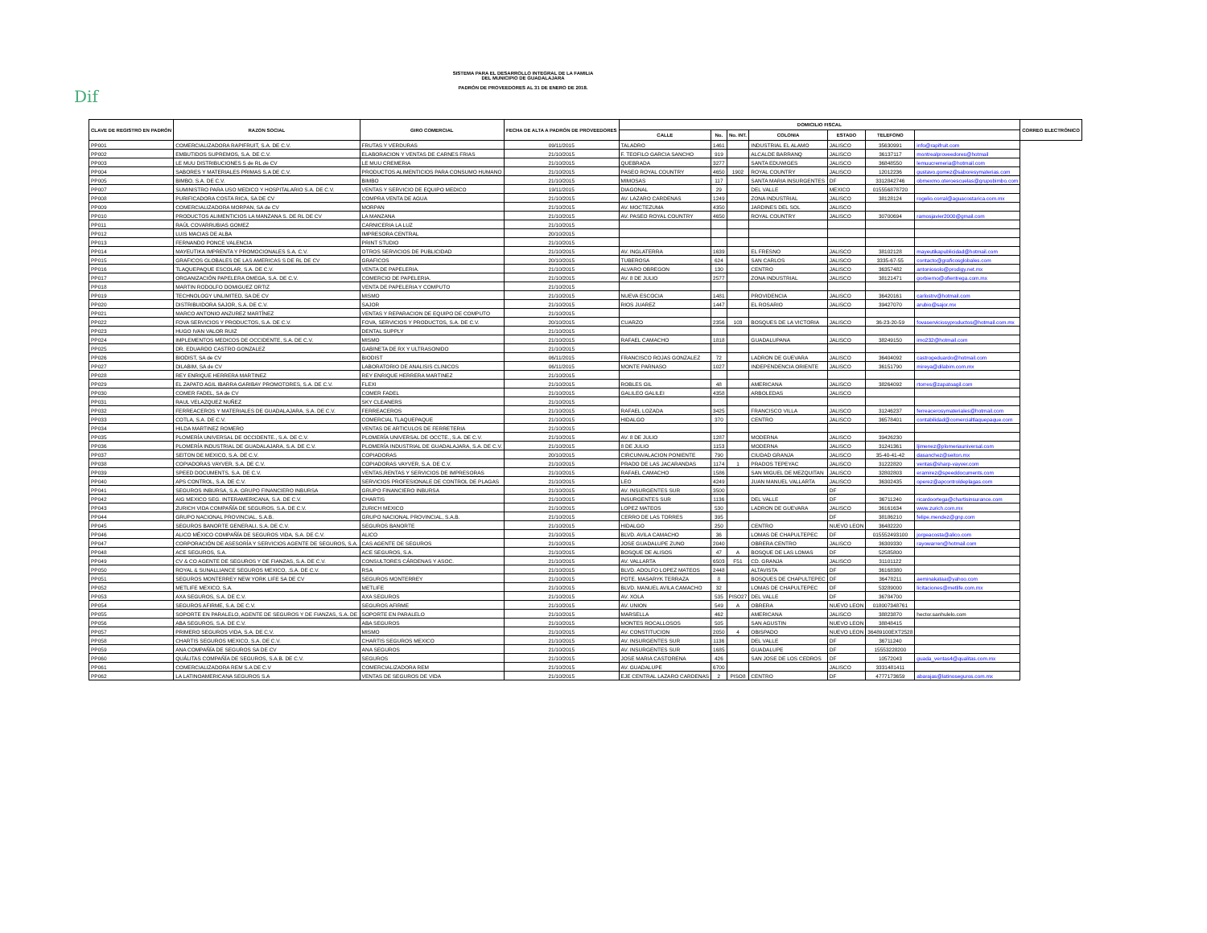Dif
SISTEMA PARA EL DESARROLLO INTEGRAL DE LA FAMILIA
DEL MUNICIPIO DE GUADALAJARA
PADRÓN DE PROVEEDORES AL 31 DE ENERO DE 2018.
| CLAVE DE REGISTRO EN PADRÓN | RAZON SOCIAL | GIRO COMERCIAL | FECHA DE ALTA A PADRÓN DE PROVEEDORES | DOMICILIO FISCAL | | | | | | | CORREO ELECTRÓNICO |
| --- | --- | --- | --- | --- | --- | --- | --- | --- | --- | --- | --- |
| | | | | CALLE | No. | No. INT. | COLONIA | ESTADO | TELEFONO | | |
| PP001 | COMERCIALIZADORA RAPIFRUIT, S.A. DE C.V. | FRUTAS Y VERDURAS | 09/11/2015 | TALADRO | 1461 | | INDUSTRIAL EL ALAMO | JALISCO | 35630991 | info@rapifruit.com | |
| PP002 | EMBUTIDOS SUPREMOS, S.A. DE C.V. | ELABORACION Y VENTAS DE CARNES FRIAS | 21/10/2015 | F. TEOFILO GARCIA SANCHO | 919 | | ALCALDE BARRANQ | JALISCO | 36137117 | montrealproveedores@hotmail | |
| PP003 | LE MUU DISTRIBUCIONES S de RL de CV | LE MUU CREMERIA | 21/10/2015 | QUEBRADA | 3277 | | SANTA EDUWIGES | JALISCO | 36848550 | lemuucremeria@hotmail.com | |
| PP004 | SABORES Y MATERIALES PRIMAS S.A DE C.V. | PRODUCTOS ALIMENTICIOS PARA CONSUMO HUMANO | 21/10/2015 | PASEO ROYAL COUNTRY | 4650 | 1902 | ROYAL COUNTRY | JALISCO | 12012236 | gustavo.gomez@saboresymaterias.com | |
| PP005 | BIMBO, S.A. DE C.V. | BIMBO | 21/10/2015 | MIMOSAS | 117 | | SANTA MARIA INSURGENTES | DF | 3312842746 | obmexmo.oteroescuelas@grupobimbo.com | |
| PP007 | SUMINISTRO PARA USO MEDICO Y HOSPITALARIO S.A. DE C.V. | VENTAS Y SERVICIO DE EQUIPO MEDICO | 19/11/2015 | DIAGONAL | 29 | | DEL VALLE | MEXICO | 015556878720 | | |
| PP008 | PURIFICADORA COSTA RICA, SA DE CV | COMPRA VENTA DE AGUA | 21/10/2015 | AV. LAZARO CARDENAS | 1249 | | ZONA INDUSTRIAL | JALISCO | 38128124 | rogelio.corral@aguacostarica.com.mx | |
| PP009 | COMERCIALIZADORA MORPAN, SA de CV | MORPAN | 21/10/2015 | AV. MOCTEZUMA | 4350 | | JARDINES DEL SOL | JALISCO | | | |
| PP010 | PRODUCTOS ALIMENTICIOS LA MANZANA S. DE RL DE CV | LA MANZANA | 21/10/2015 | AV. PASEO ROYAL COUNTRY | 4650 | | ROYAL COUNTRY | JALISCO | 30700694 | ramosjavier2000@gmail.com | |
| PP011 | RAÚL COVARRUBIAS GOMEZ | CARNICERIA LA LUZ | 21/10/2015 | | | | | | | | |
| PP012 | LUIS MACIAS DE ALBA | IMPRESORA CENTRAL | 20/10/2015 | | | | | | | | |
| PP013 | FERNANDO PONCE VALENCIA | PRINT STUDIO | 21/10/2015 | | | | | | | | |
| PP014 | MAYEUTIKA IMPRENTA Y PROMOCIONALES S.A. C.V. | OTROS SERVICIOS DE PUBLICIDAD | 21/10/2015 | AV. INGLATERRA | 1639 | | EL FRESNO | JALISCO | 38102128 | mayeutikapublicidad@hotmail.com | |
| PP015 | GRAFICOS GLOBALES DE LAS AMERICAS S DE RL DE CV | GRAFICOS | 20/10/2015 | TUBEROSA | 624 | | SAN CARLOS | JALISCO | 3335-67-55 | contacto@graficosglobales.com | |
| PP016 | TLAQUEPAQUE ESCOLAR, S.A. DE C.V. | VENTA DE PAPELERIA. | 21/10/2015 | ALVARO OBREGON | 130 | | CENTRO | JALISCO | 36357482 | antoniosolo@prodigy.net.mx | |
| PP017 | ORGANIZACIÓN PAPELERA OMEGA, S.A. DE C.V. | COMERCIO DE PAPELERIA. | 21/10/2015 | AV. 8 DE JULIO | 2577 | | ZONA INDUSTRIAL | JALISCO | 38121471 | gorbierno@ofientrega.com.mx | |
| PP018 | MARTIN RODOLFO DOMIGUEZ ORTIZ | VENTA DE PAPELERIA Y COMPUTO | 21/10/2015 | | | | | | | | |
| PP019 | TECHNOLOGY UNLIMITED, SA DE CV | MISMO | 21/10/2015 | NUEVA ESCOCIA | 1481 | | PROVIDENCIA | JALISCO | 36420161 | carlostrv@hotmail.com | |
| PP020 | DISTRIBUIDORA SAJOR, S.A. DE C.V. | SAJOR | 21/10/2015 | RIOS JUAREZ | 1447 | | EL ROSARIO | JALISCO | 39427070 | arubio@sajor.mx | |
| PP021 | MARCO ANTONIO ANZUREZ MARTÍNEZ | VENTAS Y REPARACION DE EQUIPO DE COMPUTO | 21/10/2015 | | | | | | | | |
| PP022 | FOVA SERVICIOS Y PRODUCTOS, S.A. DE C.V. | FOVA, SERVICIOS Y PRODUCTOS, S.A. DE C.V. | 20/10/2015 | CUARZO | 2356 | 103 | BOSQUES DE LA VICTORIA | JALISCO | 36-23-20-59 | fovaserviciosyproductos@hotmail.com.mx | |
| PP023 | HUGO IVAN VALOR RUIZ | DENTAL SUPPLY | 21/10/2015 | | | | | | | | |
| PP024 | IMPLEMENTOS MEDICOS DE OCCIDENTE, S.A. DE C.V. | MISMO | 21/10/2015 | RAFAEL CAMACHO | 1818 | | GUADALUPANA | JALISCO | 38249150 | imo232@hotmail.com | |
| PP025 | DR. EDUARDO CASTRO GONZALEZ | GABINETA DE RX Y ULTRASONIDO | 21/10/2015 | | | | | | | | |
| PP026 | BIODIST, SA de CV | BIODIST | 06/11/2015 | FRANCISCO ROJAS GONZALEZ | 72 | | LADRON DE GUEVARA | JALISCO | 36404092 | castrogeduardo@hotmail.com | |
| PP027 | DILABIM, SA de CV | LABORATORIO DE ANALISIS CLINICOS | 06/11/2015 | MONTE PARNASO | 1027 | | INDEPENDENCIA ORIENTE | JALISCO | 36151790 | mireya@dilabim.com.mx | |
| PP028 | REY ENRIQUE HERRERA MARTINEZ | REY ENRIQUE HERRERA MARTINEZ | 21/10/2015 | | | | | | | | |
| PP029 | EL ZAPATO AGIL IBARRA GARIBAY PROMOTORES, S.A. DE C.V. | FLEXI | 21/10/2015 | ROBLES GIL | 48 | | AMERICANA | JALISCO | 38264092 | rtorres@zapatoagil.com | |
| PP030 | COMER FADEL, SA de CV | COMER FADEL | 21/10/2015 | GALILEO GALILEI | 4358 | | ARBOLEDAS | JALISCO | | | |
| PP031 | RAUL VELAZQUEZ NUÑEZ | SKY CLEANERS | 21/10/2015 | | | | | | | | |
| PP032 | FERREACEROS Y MATERIALES DE GUADALAJARA, S.A. DE C.V. | FERREACEROS | 21/10/2015 | RAFAEL LOZADA | 3425 | | FRANCISCO VILLA | JALISCO | 31246237 | ferreacerosymateriales@hotmail.com | |
| PP033 | COTLA, S.A. DE C.V. | COMERCIAL TLAQUEPAQUE | 21/10/2015 | HIDALGO | 370 | | CENTRO | JALISCO | 36578401 | contabilidad@comercialtlaquepaque.com | |
| PP034 | HILDA MARTINEZ ROMERO | VENTAS DE ARTICULOS DE FERRETERIA | 21/10/2015 | | | | | | | | |
| PP035 | PLOMERÍA UNIVERSAL DE OCCIDENTE., S.A. DE C.V. | PLOMERÍA UNIVERSAL DE OCCTE., S.A. DE C.V. | 21/10/2015 | AV. 8 DE JULIO | 1287 | | MODERNA | JALISCO | 39426230 | | |
| PP036 | PLOMERÍA INDUSTRIAL DE GUADALAJARA, S.A. DE C.V. | PLOMERÍA INDUSTRIAL DE GUADALAJARA, S.A. DE C.V. | 21/10/2015 | 8 DE JULIO | 1153 | | MODERNA | JALISCO | 31241361 | ljimenez@plomeriauniversal.com | |
| PP037 | SEITON DE MEXICO, S.A. DE C.V. | COPIADORAS | 20/10/2015 | CIRCUNVALACION PONIENTE | 790 | | CIUDAD GRANJA | JALISCO | 35-40-41-42 | dasanchez@seiton.mx | |
| PP038 | COPIADORAS VAYVER, S.A. DE C.V. | COPIADORAS VAYVER, S.A. DE C.V. | 21/10/2015 | PRADO DE LAS JACARANDAS | 1174 | 1 | PRADOS TEPEYAC | JALISCO | 31222820 | ventas@sharp-vayver.com | |
| PP039 | SPEED DOCUMENTS, S.A. DE C.V. | VENTAS,RENTAS Y SERVICIOS DE IMPRESORAS | 21/10/2015 | RAFAEL CAMACHO | 1586 | | SAN MIGUEL DE MEZQUITAN | JALISCO | 32802803 | eramirez@speeddocuments.com | |
| PP040 | APS CONTROL, S.A. DE C.V. | SERVICIOS PROFESIONALE DE CONTROL DE PLAGAS | 21/10/2015 | LEO | 4249 | | JUAN MANUEL VALLARTA | JALISCO | 36302435 | operez@apcontroldeplagas.com | |
| PP041 | SEGUROS INBURSA, S.A. GRUPO FINANCIERO INBURSA | GRUPO FINANCIERO INBURSA | 21/10/2015 | AV. INSURGENTES SUR | 3500 | | | DF | | | |
| PP042 | AIG MEXICO SEG. INTERAMERICANA, S.A. DE C.V. | CHARTIS | 21/10/2015 | INSURGENTES SUR | 1136 | | DEL VALLE | DF | 36711240 | ricardoortega@chartisinsurance.com | |
| PP043 | ZURICH VIDA COMPAÑÍA DE SEGUROS, S.A. DE C.V. | ZURICH MEXICO | 21/10/2015 | LOPEZ MATEOS | 530 | | LADRON DE GUEVARA | JALISCO | 36161634 | www.zurich.com.mx | |
| PP044 | GRUPO NACIONAL PROVINCIAL, S.A.B. | GRUPO NACIONAL PROVINCIAL, S.A.B. | 21/10/2015 | CERRO DE LAS TORRES | 395 | | | DF | 38186210 | felipe.mendez@gnp.com | |
| PP045 | SEGUROS BANORTE GENERALI, S.A. DE C.V. | SEGUROS BANORTE | 21/10/2015 | HIDALGO | 250 | | CENTRO | NUEVO LEON | 36482220 | | |
| PP046 | ALICO MÉXICO COMPAÑÍA DE SEGUROS VIDA, S.A. DE C.V. | ALICO | 21/10/2015 | BLVD. AVILA CAMACHO | 36 | | LOMAS DE CHAPULTEPEC | DF | 015552493100 | jorgeacosta@alico.com | |
| PP047 | CORPORACIÓN DE ASESORÍA Y SERVICIOS AGENTE DE SEGUROS, S.A. | CAS AGENTE DE SEGUROS | 21/10/2015 | JOSE GUADALUPE ZUNO | 2040 | | OBRERA CENTRO | JALISCO | 36309330 | rayowarren@hotmail.com | |
| PP048 | ACE SEGUROS, S.A. | ACE SEGUROS, S.A. | 21/10/2015 | BOSQUE DE ALISOS | 47 | A | BOSQUE DE LAS LOMAS | DF | 52585800 | | |
| PP049 | CV & CO AGENTE DE SEGUROS Y DE FIANZAS, S.A. DE C.V. | CONSULTORES CÁRDENAS Y ASOC. | 21/10/2015 | AV. VALLARTA | 6503 | F51 | CD. GRANJA | JALISCO | 31101122 | | |
| PP050 | ROYAL & SUNALLIANCE SEGUROS MEXICO, .S.A. DE C.V. | RSA | 21/10/2015 | BLVD. ADOLFO LOPEZ MATEOS | 2448 | | ALTAVISTA | DF | 36168380 | | |
| PP051 | SEGUROS MONTERREY NEW YORK LIFE SA DE CV | SEGUROS MONTERREY | 21/10/2015 | PDTE. MASARYK TERRAZA | 8 | | BOSQUES DE CHAPULTEPEC | DF | 36478211 | aeminakataa@yahoo.com | |
| PP052 | METLIFE MEXICO, S.A. | METLIFE | 21/10/2015 | BLVD. MANUEL AVILA CAMACHO | 32 | | LOMAS DE CHAPULTEPEC | DF | 53289000 | licitaciones@metlife.com.mx | |
| PP053 | AXA SEGUROS, S.A. DE C.V. | AXA SEGUROS | 21/10/2015 | AV. XOLA | 535 | PISO27 | DEL VALLE | DF | 36784700 | | |
| PP054 | SEGUROS AFIRME, S.A. DE C.V. | SEGUROS AFIRME | 21/10/2015 | AV. UNION | 549 | A | OBRERA | NUEVO LEON | 018007348761 | | |
| PP055 | SOPORTE EN PARALELO, AGENTE DE SEGUROS Y DE FIANZAS, S.A. DE | SOPORTE EN PARALELO | 21/10/2015 | MARSELLA | 462 | | AMERICANA | JALISCO | 38823870 | hector.sanhulelo.com | |
| PP056 | ABA SEGUROS, S.A. DE C.V. | ABA SEGUROS | 21/10/2015 | MONTES ROCALLOSOS | 505 | | SAN AGUSTIN | NUEVO LEON | 38848415 | | |
| PP057 | PRIMERO SEGUROS VIDA, S.A. DE C.V. | MISMO | 21/10/2015 | AV. CONSTITUCION | 2050 | 4 | OBISPADO | NUEVO LEON | 36489100EXT2528 | | |
| PP058 | CHARTIS SEGUROS MEXICO, S.A. DE C.V. | CHARTIS SEGUROS MEXICO | 21/10/2015 | AV. INSURGENTES SUR | 1136 | | DEL VALLE | DF | 36711240 | | |
| PP059 | ANA COMPAÑÍA DE SEGUROS SA DE CV | ANA SEGUROS | 21/10/2015 | AV. INSURGENTES SUR | 1685 | | GUADALUPE | DF | 15553228200 | | |
| PP060 | QUÁLITAS COMPAÑÍA DE SEGUROS, S.A.B. DE C.V. | SEGUROS | 21/10/2015 | JOSE MARIA CASTORENA | 426 | | SAN JOSE DE LOS CEDROS | DF | 10572043 | guada_ventas4@qualitas.com.mx | |
| PP061 | COMERCIALIZADORA REM S.A DE C.V | COMERCIALIZADORA REM | 21/10/2015 | AV. GUADALUPE | 6700 | | | JALISCO | 3331481411 | | |
| PP062 | LA LATINOAMERICANA SEGUROS S.A | VENTAS DE SEGUROS DE VIDA | 21/10/2015 | EJE CENTRAL LAZARO CARDENAS | 2 | PISO8 | CENTRO | DF | 4777173659 | abarajas@latinoseguros.com.mx | |